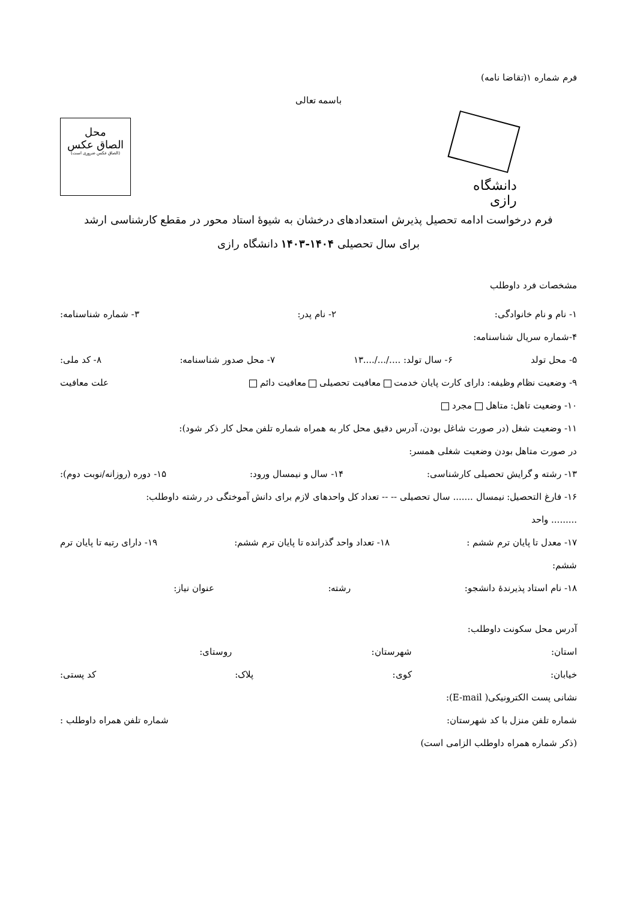فرم شماره ۱(تقاضا نامه)
باسمه تعالی
دانشگاه رازی
محل
الصاق عکس
(الصاق عکس ضروری است)
فرم درخواست ادامه تحصیل پذیرش استعدادهای درخشان به شیوۀ استاد محور در مقطع کارشناسی ارشد
برای سال تحصیلی ۱۴۰۴-۱۴۰۳ دانشگاه رازی
مشخصات فرد داوطلب
۱- نام و نام خانوادگی: ۲- نام پدر: ۳- شماره شناسنامه:
۴-شماره سریال شناسنامه:
۵- محل تولد ۶- سال تولد: ..../.../....۱۳ ۷- محل صدور شناسنامه: ۸- کد ملی:
۹- وضعیت نظام وظیفه: دارای کارت پایان خدمت معافیت تحصیلی معافیت دائم علت معافیت
۱۰- وضعیت تاهل: متاهل مجرد
۱۱- وضعیت شغل (در صورت شاغل بودن، آدرس دقیق محل کار به همراه شماره تلفن محل کار ذکر شود):
در صورت متاهل بودن وضعیت شغلی همسر:
۱۳- رشته و گرایش تحصیلی کارشناسی: ۱۴- سال و نیمسال ورود: ۱۵- دوره (روزانه/نوبت دوم):
۱۶- فارغ التحصیل: نیمسال ....... سال تحصیلی -- -- تعداد کل واحدهای لازم برای دانش آموختگی در رشته داوطلب:
......... واحد
۱۷- معدل تا پایان ترم ششم : ۱۸- تعداد واحد گذرانده تا پایان ترم ششم: ۱۹- دارای رتبه تا پایان ترم
ششم:
۱۸- نام استاد پذیرندۀ دانشجو: رشته: عنوان نیاز:
آدرس محل سکونت داوطلب:
استان: شهرستان: روستای:
خیابان: کوی: پلاک: کد پستی:
نشانی پست الکترونیکی( E-mail):
شماره تلفن منزل با کد شهرستان: شماره تلفن همراه داوطلب :
(ذکر شماره همراه داوطلب الزامی است)